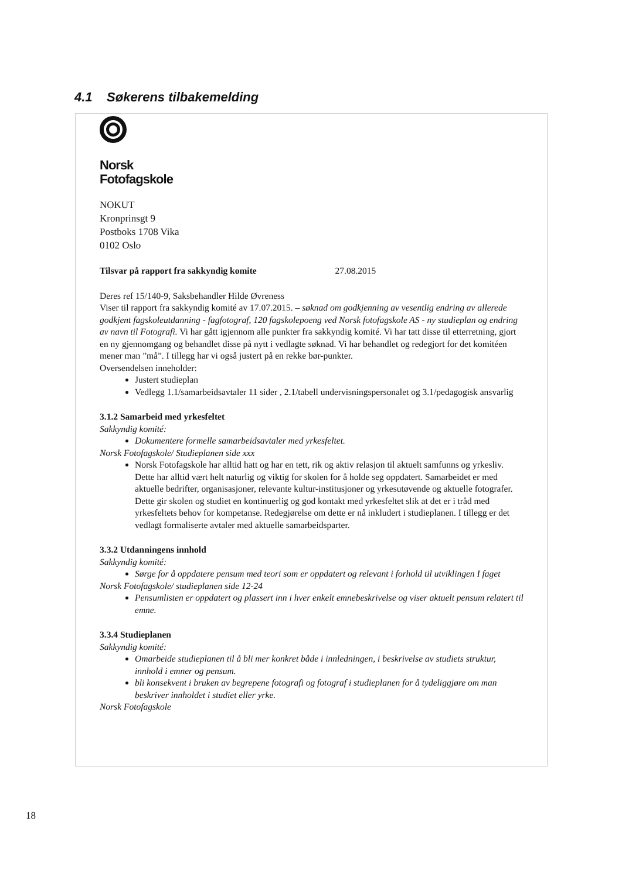4.1 Søkerens tilbakemelding
Norsk
Fotofagskole
NOKUT
Kronprinsgt 9
Postboks 1708 Vika
0102 Oslo
Tilsvar på rapport fra sakkyndig komite 27.08.2015
Deres ref 15/140-9, Saksbehandler Hilde Øvreness
Viser til rapport fra sakkyndig komité av 17.07.2015. – søknad om godkjenning av vesentlig endring av allerede godkjent fagskoleutdanning - fagfotograf, 120 fagskolepoeng ved Norsk fotofagskole AS - ny studieplan og endring av navn til Fotografi. Vi har gått igjennom alle punkter fra sakkyndig komité. Vi har tatt disse til etterretning, gjort en ny gjennomgang og behandlet disse på nytt i vedlagte søknad. Vi har behandlet og redegjort for det komitéen mener man ”må”. I tillegg har vi også justert på en rekke bør-punkter.
Oversendelsen inneholder:
Justert studieplan
Vedlegg 1.1/samarbeidsavtaler 11 sider , 2.1/tabell undervisningspersonalet og 3.1/pedagogisk ansvarlig
3.1.2 Samarbeid med yrkesfeltet
Sakkyndig komité:
Dokumentere formelle samarbeidsavtaler med yrkesfeltet.
Norsk Fotofagskole/ Studieplanen side xxx
Norsk Fotofagskole har alltid hatt og har en tett, rik og aktiv relasjon til aktuelt samfunns og yrkesliv. Dette har alltid vært helt naturlig og viktig for skolen for å holde seg oppdatert. Samarbeidet er med aktuelle bedrifter, organisasjoner, relevante kultur-institusjoner og yrkesutøvende og aktuelle fotografer. Dette gir skolen og studiet en kontinuerlig og god kontakt med yrkesfeltet slik at det er i tråd med yrkesfeltets behov for kompetanse. Redegjørelse om dette er nå inkludert i studieplanen. I tillegg er det vedlagt formaliserte avtaler med aktuelle samarbeidsparter.
3.3.2 Utdanningens innhold
Sakkyndig komité:
Sørge for å oppdatere pensum med teori som er oppdatert og relevant i forhold til utviklingen I faget
Norsk Fotofagskole/ studieplanen side 12-24
Pensumlisten er oppdatert og plassert inn i hver enkelt emnebeskrivelse og viser aktuelt pensum relatert til emne.
3.3.4 Studieplanen
Sakkyndig komité:
Omarbeide studieplanen til å bli mer konkret både i innledningen, i beskrivelse av studiets struktur, innhold i emner og pensum.
bli konsekvent i bruken av begrepene fotografi og fotograf i studieplanen for å tydeliggjøre om man beskriver innholdet i studiet eller yrke.
Norsk Fotofagskole
18